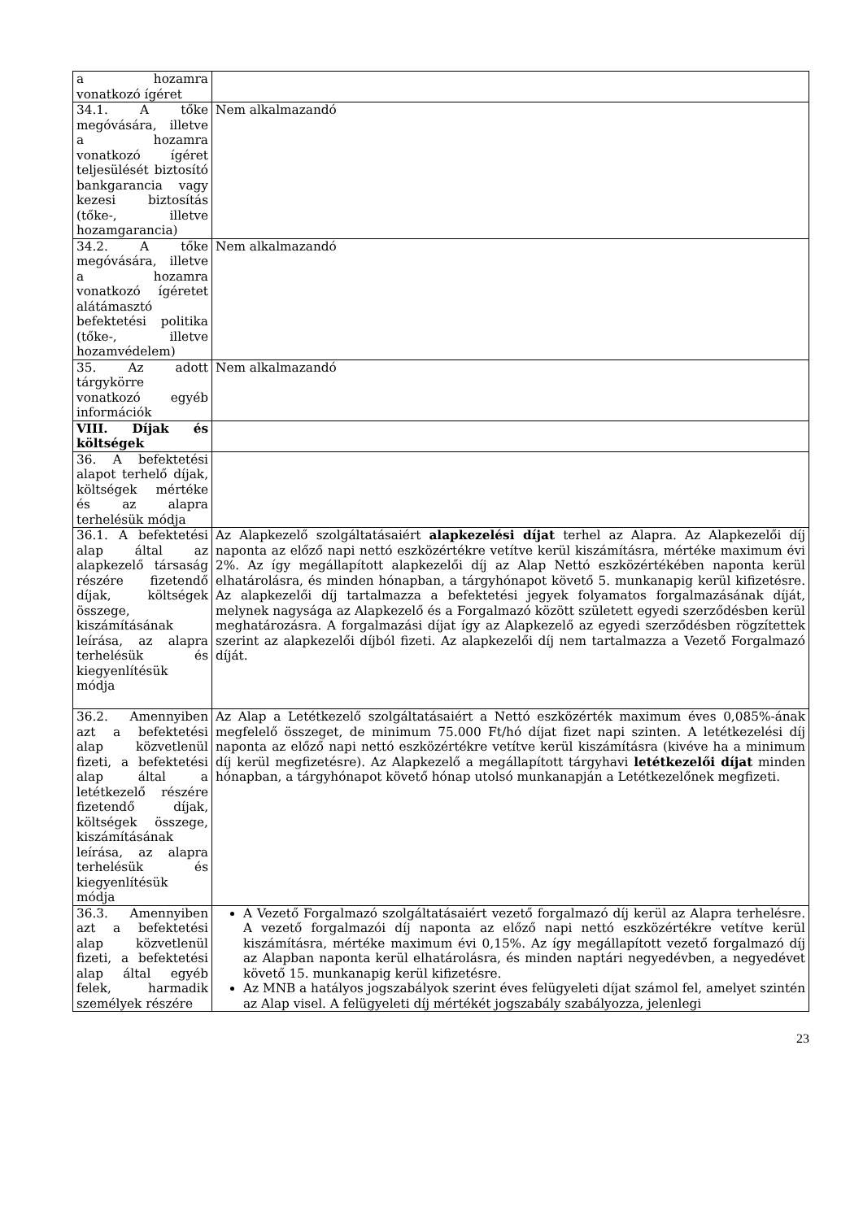| a hozamra vonatkozó ígéret | |
| 34.1. A tőke megóvására, illetve a hozamra vonatkozó ígéret teljesülését biztosító bankgarancia vagy kezesi biztosítás (tőke-, illetve hozamgarancia) | Nem alkalmazandó |
| 34.2. A tőke megóvására, illetve a hozamra vonatkozó ígéretet alátámasztó befektetési politika (tőke-, illetve hozamvédelem) | Nem alkalmazandó |
| 35. Az adott tárgykörre vonatkozó egyéb információk | Nem alkalmazandó |
| VIII. Díjak és költségek | |
| 36. A befektetési alapot terhelő díjak, költségek mértéke és az alapra terhelésük módja | |
| 36.1. A befektetési alap által az alapkezelő társaság részére fizetendő díjak, költségek összege, kiszámításának leírása, az alapra terhelésük és kiegyenlítésük módja | Az Alapkezelő szolgáltatásaiért alapkezelési díjat terhel az Alapra. Az Alapkezelői díj naponta az előző napi nettó eszközértékre vetítve kerül kiszámításra, mértéke maximum évi 2%. Az így megállapított alapkezelői díj az Alap Nettó eszközértékében naponta kerül elhatárolásra, és minden hónapban, a tárgyhónapot követő 5. munkanapig kerül kifizetésre. Az alapkezelői díj tartalmazza a befektetési jegyek folyamatos forgalmazásának díját, melynek nagysága az Alapkezelő és a Forgalmazó között született egyedi szerződésben kerül meghatározásra. A forgalmazási díjat így az Alapkezelő az egyedi szerződésben rögzítettek szerint az alapkezelői díjból fizeti. Az alapkezelői díj nem tartalmazza a Vezető Forgalmazó díját. |
| 36.2. Amennyiben azt a befektetési alap közvetlenül fizeti, a befektetési alap által a letétkezelő részére fizetendő díjak, költségek összege, kiszámításának leírása, az alapra terhelésük és kiegyenlítésük módja | Az Alap a Letétkezelő szolgáltatásaiért a Nettó eszközérték maximum éves 0,085%-ának megfelelő összeget, de minimum 75.000 Ft/hó díjat fizet napi szinten. A letétkezelési díj naponta az előző napi nettó eszközértékre vetítve kerül kiszámításra (kivéve ha a minimum díj kerül megfizetésre). Az Alapkezelő a megállapított tárgyhavi letétkezelői díjat minden hónapban, a tárgyhónapot követő hónap utolsó munkanapján a Letétkezelőnek megfizeti. |
| 36.3. Amennyiben azt a befektetési alap közvetlenül fizeti, a befektetési alap által egyéb felek, harmadik személyek részére | A Vezető Forgalmazó szolgáltatásaiért vezető forgalmazó díj kerül az Alapra terhelésre. A vezető forgalmazói díj naponta az előző napi nettó eszközértékre vetítve kerül kiszámításra, mértéke maximum évi 0,15%. Az így megállapított vezető forgalmazó díj az Alapban naponta kerül elhatárolásra, és minden naptári negyedévben, a negyedévet követő 15. munkanapig kerül kifizetésre. Az MNB a hatályos jogszabályok szerint éves felügyeleti díjat számol fel, amelyet szintén az Alap visel. A felügyeleti díj mértékét jogszabály szabályozza, jelenlegi |
23